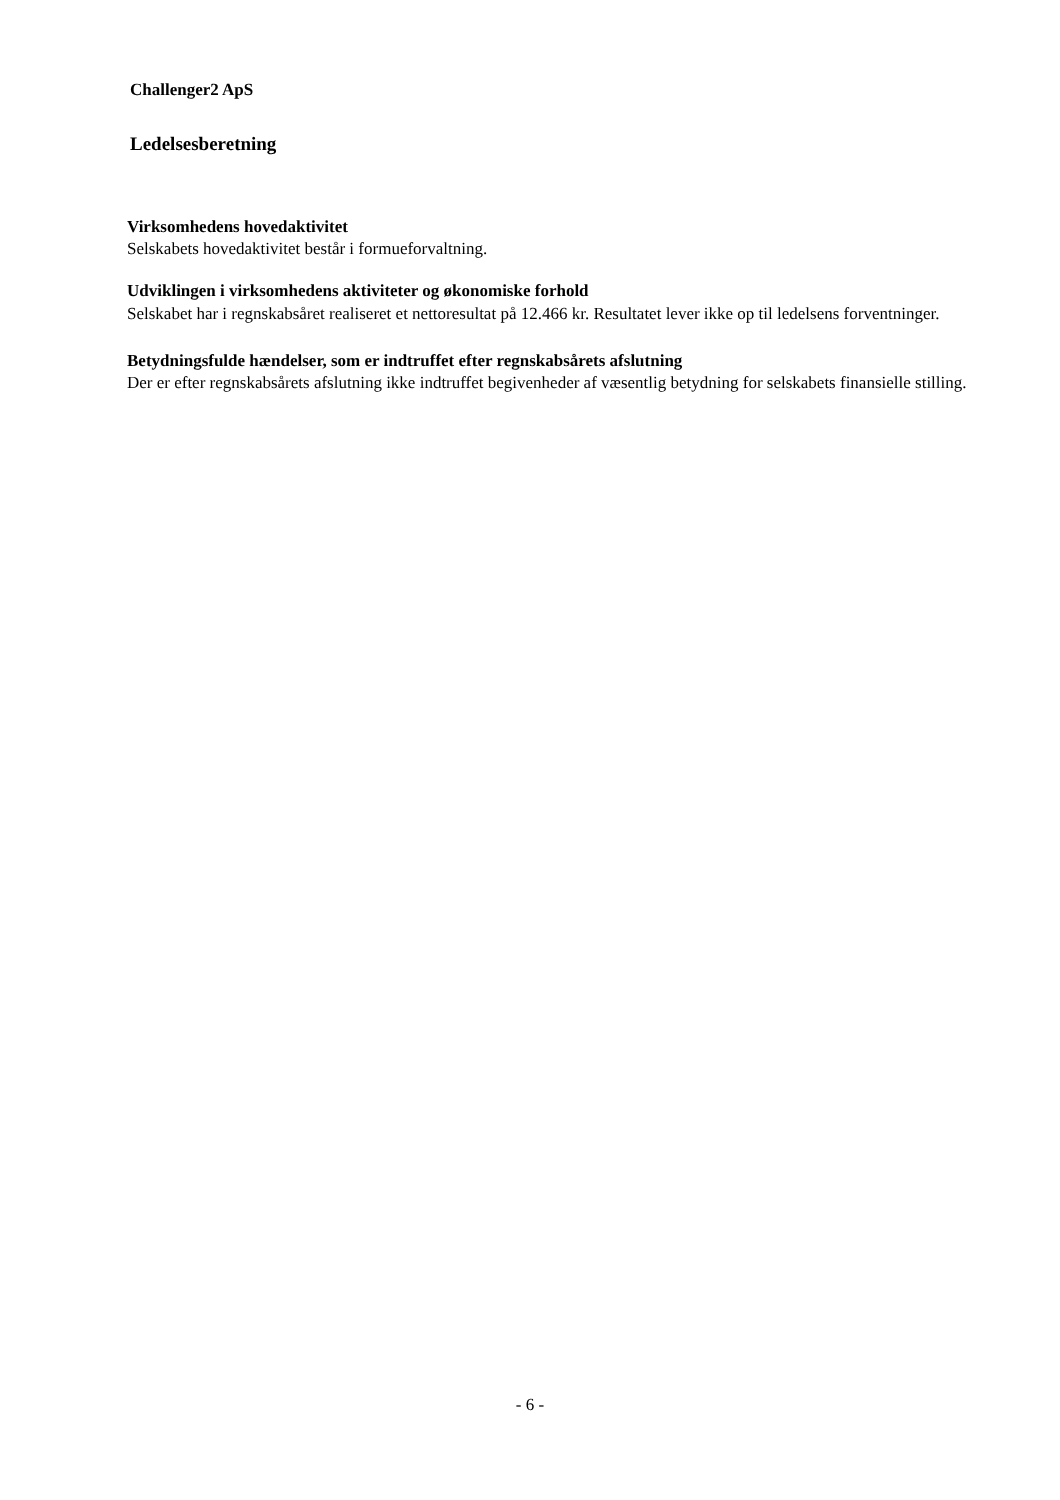Challenger2 ApS
Ledelsesberetning
Virksomhedens hovedaktivitet
Selskabets hovedaktivitet består i formueforvaltning.
Udviklingen i virksomhedens aktiviteter og økonomiske forhold
Selskabet har i regnskabsåret realiseret et nettoresultat på 12.466 kr. Resultatet lever ikke op til ledelsens forventninger.
Betydningsfulde hændelser, som er indtruffet efter regnskabsårets afslutning
Der er efter regnskabsårets afslutning ikke indtruffet begivenheder af væsentlig betydning for selskabets finansielle stilling.
- 6 -